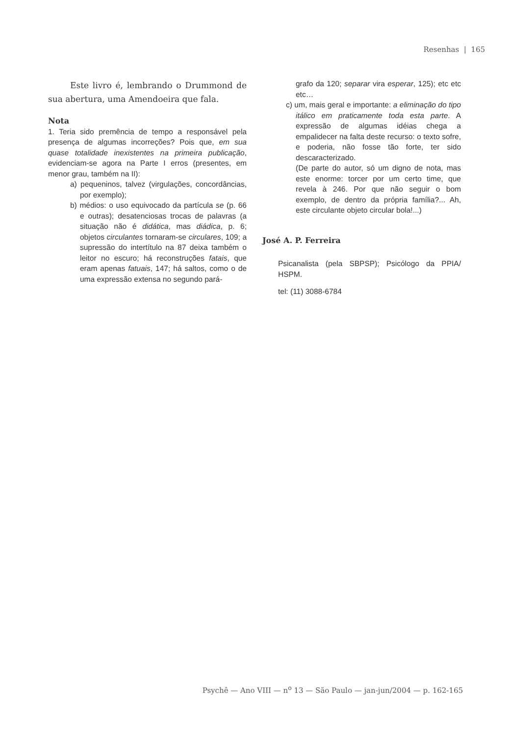Resenhas | 165
Este livro é, lembrando o Drummond de sua abertura, uma Amendoeira que fala.
Nota
1. Teria sido premência de tempo a responsável pela presença de algumas incorreções? Pois que, em sua quase totalidade inexistentes na primeira publicação, evidenciam-se agora na Parte I erros (presentes, em menor grau, também na II):
a) pequeninos, talvez (virgulações, concordâncias, por exemplo);
b) médios: o uso equivocado da partícula se (p. 66 e outras); desatenciosas trocas de palavras (a situação não é didática, mas diádica, p. 6; objetos circulantes tornaram-se circulares, 109; a supressão do intertítulo na 87 deixa também o leitor no escuro; há reconstruções fatais, que eram apenas fatuais, 147; há saltos, como o de uma expressão extensa no segundo pará-
grafo da 120; separar vira esperar, 125); etc etc etc…
c) um, mais geral e importante: a eliminação do tipo itálico em praticamente toda esta parte. A expressão de algumas idéias chega a empalidecer na falta deste recurso: o texto sofre, e poderia, não fosse tão forte, ter sido descaracterizado.
(De parte do autor, só um digno de nota, mas este enorme: torcer por um certo time, que revela à 246. Por que não seguir o bom exemplo, de dentro da própria família?... Ah, este circulante objeto circular bola!...)
José A. P. Ferreira
Psicanalista (pela SBPSP); Psicólogo da PPIA/ HSPM.
tel: (11) 3088-6784
Psychê — Ano VIII — n<sup>o</sup> 13 — São Paulo — jan-jun/2004 — p. 162-165